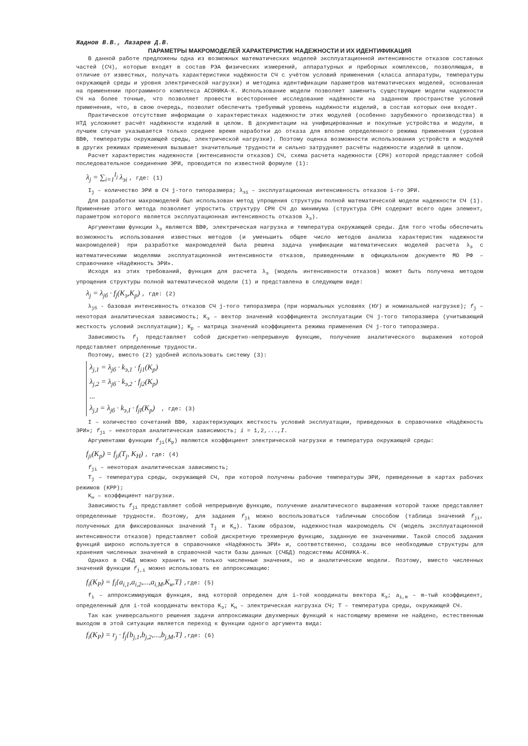Жаднов В.В., Лазарев Д.В.
ПАРАМЕТРЫ МАКРОМОДЕЛЕЙ ХАРАКТЕРИСТИК НАДЕЖНОСТИ И ИХ ИДЕНТИФИКАЦИЯ
В данной работе предложены одна из возможных математических моделей эксплуатационной интенсивности отказов составных частей (СЧ), которые входят в состав РЭА физических измерений, аппаратурных и приборных комплексов, позволяющая, в отличие от известных, получать характеристики надёжности СЧ с учётом условий применения (класса аппаратуры, температуры окружающей среды и уровня электрической нагрузки) и методика идентификации параметров математических моделей, основанная на применении программного комплекса АСОНИКА-К. Использование модели позволяет заменить существующие модели надежности СЧ на более точные, что позволяет провести всестороннее исследование надёжности на заданном пространстве условий применения, что, в свою очередь, позволит обеспечить требуемый уровень надёжности изделий, в состав которых они входят.
Практическое отсутствие информации о характеристиках надежности этих модулей (особенно зарубежного производства) в НТД усложняет расчёт надёжности изделий в целом. В документации на унифицированные и покупные устройства и модули, в лучшем случае указывается только среднее время наработки до отказа для вполне определенного режима применения (уровня ВВФ, температуры окружающей среды, электрической нагрузки). Поэтому оценка возможности использования устройств и модулей в других режимах применения вызывает значительные трудности и сильно затрудняет расчёты надежности изделий в целом.
Расчет характеристик надежности (интенсивности отказов) СЧ, схема расчета надежности (СРН) которой представляет собой последовательное соединение ЭРИ, проводится по известной формуле (1):
λ<sub>j</sub> = ∑<sub>i=1</sub><sup>I<sub>j</sub></sup> λ<sub>эi</sub> , где: (1)
I<sub>j</sub> – количество ЭРИ в СЧ j-того типоразмера; λ<sub>эi</sub> – эксплуатационная интенсивность отказов i-го ЭРИ.
Для разработки макромоделей был использован метод упрощения структуры полной математической модели надежности СЧ (1). Применение этого метода позволяет упростить структуру СРН СЧ до минимума (структура СРН содержит всего один элемент, параметром которого является эксплуатационная интенсивность отказов λ<sub>э</sub>).
Аргументами функции λ<sub>э</sub> являются ВВФ, электрическая нагрузка и температура окружающей среды. Для того чтобы обеспечить возможность использования известных методов (и уменьшить общее число методов анализа характеристик надежности макромоделей) при разработке макромоделей была решена задача унификации математических моделей расчета λ<sub>э</sub> с математическими моделями эксплуатационной интенсивности отказов, приведенными в официальном документе МО РФ – справочнике «Надёжность ЭРИ».
Исходя из этих требований, функция для расчета λ<sub>э</sub> (модель интенсивности отказов) может быть получена методом упрощения структуры полной математической модели (1) и представлена в следующем виде:
λ<sub>j</sub> = λ<sub>jб</sub> · f<sub>j</sub>(K<sub>э</sub>,K<sub>р</sub>) , где: (2)
λ<sub>jб</sub> - базовая интенсивность отказов СЧ j-того типоразмера (при нормальных условиях (НУ) и номинальной нагрузке); f<sub>j</sub> – некоторая аналитическая зависимость; K<sub>э</sub> – вектор значений коэффициента эксплуатации СЧ j-того типоразмера (учитывающий жесткость условий эксплуатации); K<sub>р</sub> – матрица значений коэффициента режима применения СЧ j-того типоразмера.
Зависимость f<sub>j</sub> представляет собой дискретно-непрерывную функцию, получение аналитического выражения которой представляет определенные трудности.
Поэтому, вместо (2) удобней использовать систему (3):
λ<sub>j,1</sub> = λ<sub>jб</sub> · k<sub>э,1</sub> · f<sub>j1</sub>(K<sub>р</sub>)
λ<sub>j,2</sub> = λ<sub>jб</sub> · k<sub>э,2</sub> · f<sub>j2</sub>(K<sub>р</sub>)
...
λ<sub>j,I</sub> = λ<sub>jб</sub> · k<sub>э,I</sub> · f<sub>jI</sub>(K<sub>р</sub>)
, где: (3)
I – количество сочетаний ВВФ, характеризующих жесткость условий эксплуатации, приведенных в справочнике «Надёжность ЭРИ»; f<sub>ji</sub> – некоторая аналитическая зависимость; i = 1,2,...,I.
Аргументами функции f<sub>ji</sub>(K<sub>р</sub>) являются коэффициент электрической нагрузки и температура окружающей среды:
f<sub>ji</sub>(K<sub>р</sub>) = f<sub>ji</sub>(T<sub>j</sub>, K<sub>Н</sub>) , где: (4)
f<sub>ji</sub> – некоторая аналитическая зависимость;
T<sub>j</sub> – температура среды, окружающей СЧ, при которой получены рабочие температуры ЭРИ, приведенные в картах рабочих режимов (КРР);
K<sub>н</sub> – коэффициент нагрузки.
Зависимость f<sub>ji</sub> представляет собой непрерывную функцию, получение аналитического выражения которой также представляет определенные трудности. Поэтому, для задания f<sub>ji</sub> можно воспользоваться табличным способом (таблица значений f<sub>ji</sub>, полученных для фиксированных значений T<sub>j</sub> и K<sub>н</sub>). Таким образом, надежностная макромодель СЧ (модель эксплуатационной интенсивности отказов) представляет собой дискретную трехмерную функцию, заданную ее значениями. Такой способ задания функций широко используется в справочнике «Надёжность ЭРИ» и, соответственно, созданы все необходимые структуры для хранения численных значений в справочной части базы данных (СЧБД) подсистемы АСОНИКА-К.
Однако в СЧБД можно хранить не только численные значения, но и аналитические модели. Поэтому, вместо численных значений функции f<sub>j,i</sub> можно использовать ее аппроксимацию:
f<sub>i</sub>(K<sub>P</sub>) = f<sub>i</sub>{a<sub>i,1</sub>,a<sub>i,2</sub>,...,a<sub>i,M</sub>,K<sub>н</sub>,T} ,где: (5)
f<sub>i</sub> – аппроксимирующая функция, вид которой определен для i-той координаты вектора K<sub>э</sub>; a<sub>i,m</sub> – m-тый коэффициент, определенный для i-той координаты вектора K<sub>э</sub>; K<sub>н</sub> – электрическая нагрузка СЧ; T – температура среды, окружающей СЧ.
Так как универсального решения задачи аппроксимации двухмерных функций к настоящему времени не найдено, естественным выходом в этой ситуации является переход к функции одного аргумента вида:
f<sub>i</sub>(K<sub>P</sub>) = r<sub>j</sub> · f<sub>j</sub>{b<sub>j,1</sub>,b<sub>j,2</sub>,...,b<sub>j,M</sub>,T} ,где: (6)